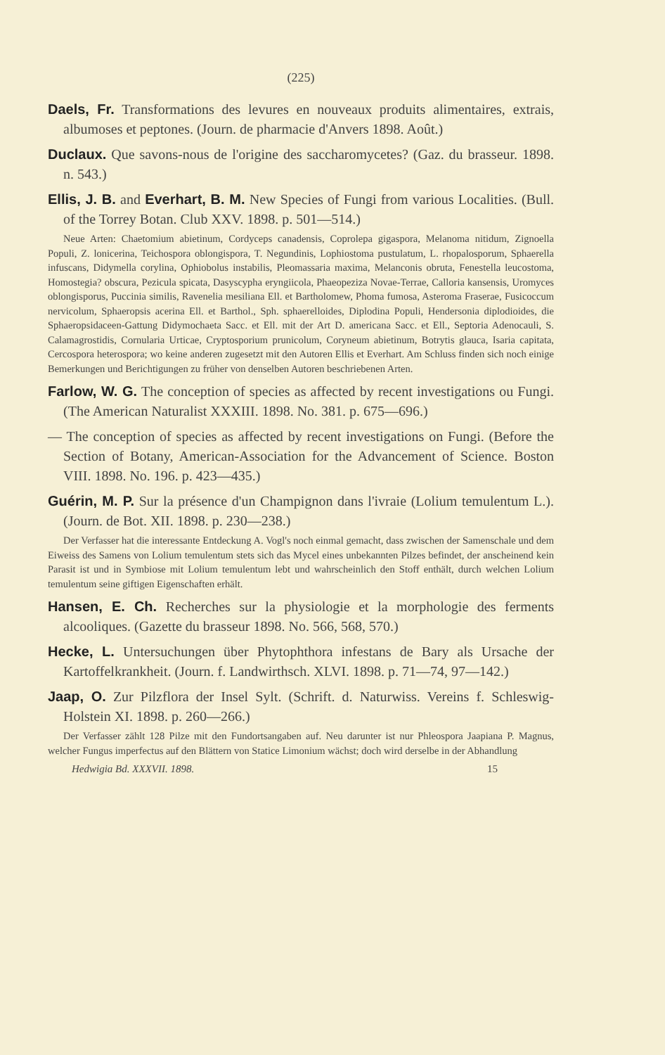(225)
Daels, Fr. Transformations des levures en nouveaux produits alimentaires, extrais, albumoses et peptones. (Journ. de pharmacie d'Anvers 1898. Août.)
Duclaux. Que savons-nous de l'origine des saccharomycetes? (Gaz. du brasseur. 1898. n. 543.)
Ellis, J. B. and Everhart, B. M. New Species of Fungi from various Localities. (Bull. of the Torrey Botan. Club XXV. 1898. p. 501—514.)
Neue Arten: Chaetomium abietinum, Cordyceps canadensis, Coprolepa gigaspora, Melanoma nitidum, Zignoella Populi, Z. lonicerina, Teichospora oblongispora, T. Negundinis, Lophiostoma pustulatum, L. rhopalosporum, Sphaerella infuscans, Didymella corylina, Ophiobolus instabilis, Pleomassaria maxima, Melanconis obruta, Fenestella leucostoma, Homostegia? obscura, Pezicula spicata, Dasyscypha eryngiicola, Phaeopeziza Novae-Terrae, Calloria kansensis, Uromyces oblongisporus, Puccinia similis, Ravenelia mesiliana Ell. et Bartholomew, Phoma fumosa, Asteroma Fraserae, Fusicoccum nervicolum, Sphaeropsis acerina Ell. et Barthol., Sph. sphaerelloides, Diplodina Populi, Hendersonia diplodioides, die Sphaeropsidaceen-Gattung Didymochaeta Sacc. et Ell. mit der Art D. americana Sacc. et Ell., Septoria Adenocauli, S. Calamagrostidis, Cornularia Urticae, Cryptosporium prunicolum, Coryneum abietinum, Botrytis glauca, Isaria capitata, Cercospora heterospora; wo keine anderen zugesetzt mit den Autoren Ellis et Everhart. Am Schluss finden sich noch einige Bemerkungen und Berichtigungen zu früher von denselben Autoren beschriebenen Arten.
Farlow, W. G. The conception of species as affected by recent investigations ou Fungi. (The American Naturalist XXXIII. 1898. No. 381. p. 675—696.)
— The conception of species as affected by recent investigations on Fungi. (Before the Section of Botany, American-Association for the Advancement of Science. Boston VIII. 1898. No. 196. p. 423—435.)
Guérin, M. P. Sur la présence d'un Champignon dans l'ivraie (Lolium temulentum L.). (Journ. de Bot. XII. 1898. p. 230—238.)
Der Verfasser hat die interessante Entdeckung A. Vogl's noch einmal gemacht, dass zwischen der Samenschale und dem Eiweiss des Samens von Lolium temulentum stets sich das Mycel eines unbekannten Pilzes befindet, der anscheinend kein Parasit ist und in Symbiose mit Lolium temulentum lebt und wahrscheinlich den Stoff enthält, durch welchen Lolium temulentum seine giftigen Eigenschaften erhält.
Hansen, E. Ch. Recherches sur la physiologie et la morphologie des ferments alcooliques. (Gazette du brasseur 1898. No. 566, 568, 570.)
Hecke, L. Untersuchungen über Phytophthora infestans de Bary als Ursache der Kartoffelkrankheit. (Journ. f. Landwirthsch. XLVI. 1898. p. 71—74, 97—142.)
Jaap, O. Zur Pilzflora der Insel Sylt. (Schrift. d. Naturwiss. Vereins f. Schleswig-Holstein XI. 1898. p. 260—266.)
Der Verfasser zählt 128 Pilze mit den Fundortsangaben auf. Neu darunter ist nur Phleospora Jaapiana P. Magnus, welcher Fungus imperfectus auf den Blättern von Statice Limonium wächst; doch wird derselbe in der Abhandlung
Hedwigia Bd. XXXVII. 1898. 15